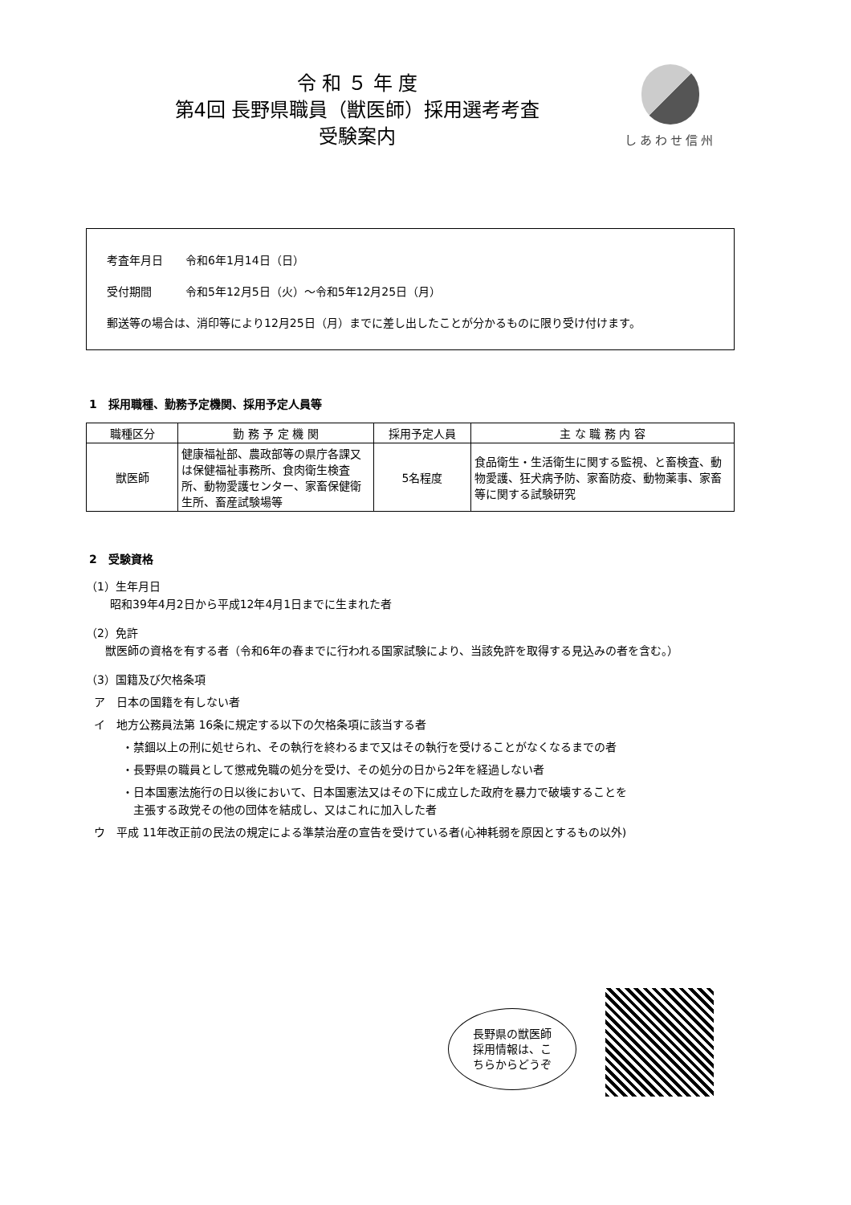令 和 ５ 年 度
第4回 長野県職員（獣医師）採用選考考査
受験案内
しあわせ信州
考査年月日　　令和6年1月14日（日）
受付期間　　　令和5年12月5日（火）～令和5年12月25日（月）
郵送等の場合は、消印等により12月25日（月）までに差し出したことが分かるものに限り受け付けます。
1　採用職種、勤務予定機関、採用予定人員等
| 職種区分 | 勤 務 予 定 機 関 | 採用予定人員 | 主 な 職 務 内 容 |
| --- | --- | --- | --- |
| 獣医師 | 健康福祉部、農政部等の県庁各課又は保健福祉事務所、食肉衛生検査所、動物愛護センター、家畜保健衛生所、畜産試験場等 | 5名程度 | 食品衛生・生活衛生に関する監視、と畜検査、動物愛護、狂犬病予防、家畜防疫、動物薬事、家畜等に関する試験研究 |
2　受験資格
（1）生年月日
昭和39年4月2日から平成12年4月1日までに生まれた者
（2）免許
　獣医師の資格を有する者（令和6年の春までに行われる国家試験により、当該免許を取得する見込みの者を含む。）
（3）国籍及び欠格条項
ア　日本の国籍を有しない者
イ　地方公務員法第 16条に規定する以下の欠格条項に該当する者
・禁錮以上の刑に処せられ、その執行を終わるまで又はその執行を受けることがなくなるまでの者
・長野県の職員として懲戒免職の処分を受け、その処分の日から2年を経過しない者
・日本国憲法施行の日以後において、日本国憲法又はその下に成立した政府を暴力で破壊することを
　主張する政党その他の団体を結成し、又はこれに加入した者
ウ　平成 11年改正前の民法の規定による準禁治産の宣告を受けている者(心神耗弱を原因とするもの以外)
長野県の獣医師
採用情報は、こ
ちらからどうぞ